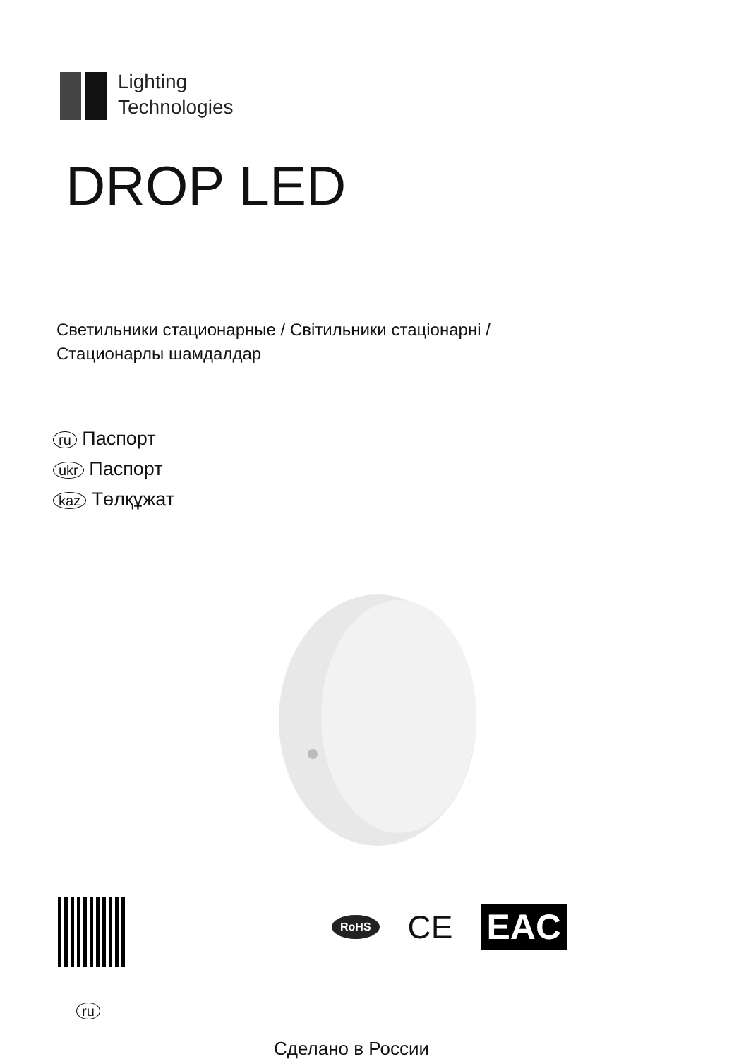Lighting
Technologies
DROP LED
Светильники стационарные / Світильники стаціонарні /
Стационарлы шамдалдар
ru Паспорт
ukr Паспорт
kaz Төлқұжат
ru
RoHS CE EAC
Сделано в России